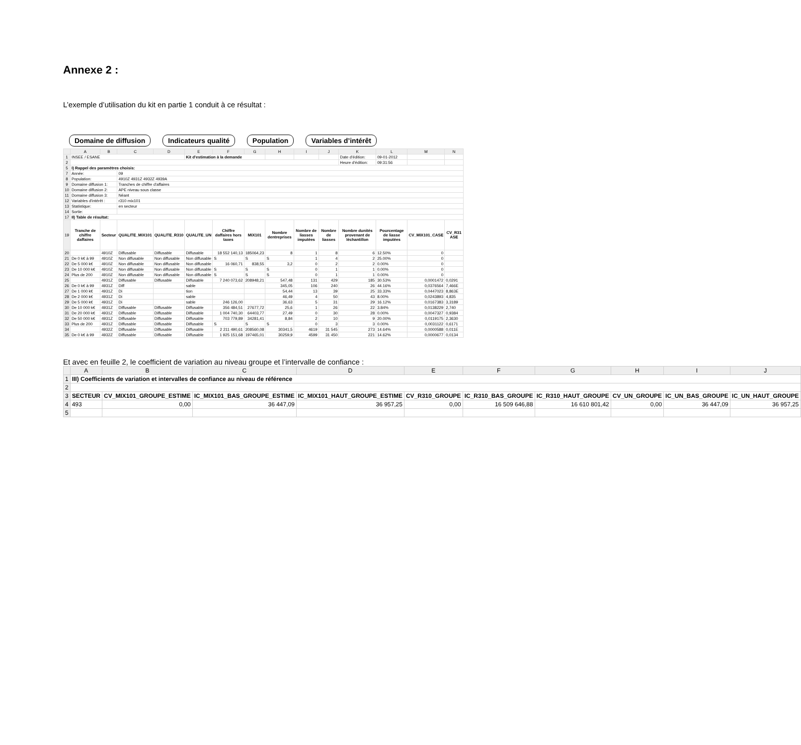Annexe 2 :
L’exemple d’utilisation du kit en partie 1 conduit à ce résultat :
Domaine de diffusion Indicateurs qualité Population Variables d’intérêt
| | A | B | C | D | E | F | G | H | I | J | K | L | M | N |
| --- | --- | --- | --- | --- | --- | --- | --- | --- | --- | --- | --- | --- | --- | --- |
| 1 | INSEE / ESANE | | | | Kit d'estimation à la demande | | | | | | Date d'édition: | 09-01-2012 | | |
| 2 | | | | | | | | | | | Heure d'édition: | 09:31:56 | | |
| 5 | I) Rappel des paramètres choisis: | | | | | | | | | | | | | |
| 7 | Année: | | 09 | | | | | | | | | | | |
| 8 | Population: | | 4910Z 4931Z 4932Z 4939A | | | | | | | | | | | |
| 9 | Domaine diffusion 1: | | Tranches de chiffre d'affaires | | | | | | | | | | | |
| 10 | Domaine diffusion 2: | | APE niveau sous classe | | | | | | | | | | | |
| 11 | Domaine diffusion 3: | | Néant | | | | | | | | | | | |
| 12 | Variables d'intérêt : | | r310 mix101 | | | | | | | | | | | |
| 13 | Statistique: | | en secteur | | | | | | | | | | | |
| 14 | Sortie: | | | | | | | | | | | | | |
| 17 | II) Table de résultat: | | | | | | | | | | | | | |
| 19 | Tranche de chiffre daffaires | Secteur | QUALITE_MIX101 | QUALITE_R310 | QUALITE_UN | Chiffre daffaires hors taxes | MIX101 | Nombre dentreprises | Nombre de liasses imputées | Nombre de liasses | Nombre dunités provenant de léchantillon | Pourcentage de liasse imputées | CV_MIX101_CASE | CV_R31 ASE |
| 20 | | 4910Z | Diffusable | Diffusable | Diffusable | 18 552 140,13 | 185064,23 | 8 | 1 | 8 | 6 | 12.50% | 0 | |
| 21 | De 0 k€ à 99 | 4910Z | Non diffusable | Non diffusable | Non diffusable | S | S | S | 1 | 4 | 2 | 25.00% | 0 | |
| 22 | De 5 000 k€ | 4910Z | Non diffusable | Non diffusable | Non diffusable | 16 060,71 | 838,55 | 3,2 | 0 | 2 | 2 | 0.00% | 0 | |
| 23 | De 10 000 k€ | 4910Z | Non diffusable | Non diffusable | Non diffusable | S | S | S | 0 | 1 | 1 | 0.00% | 0 | |
| 24 | Plus de 200 | 4910Z | Non diffusable | Non diffusable | Non diffusable | S | S | S | 0 | 1 | 1 | 0.00% | 0 | |
| 25 | | 4931Z | Diffusable | Diffusable | Diffusable | 7 240 073,62 | 208948,21 | 547,48 | 131 | 429 | 185 | 30.53% | 0,0001472 | 0,0291 |
| 26 | De 0 k€ à 99 | 4931Z | Diff | | sable | | | 345,05 | 106 | 240 | 26 | 44.16% | 0,0376564 | 7,466E |
| 27 | De 1 000 k€ | 4931Z | Di | | tion | | | 54,44 | 13 | 39 | 25 | 33.33% | 0,0447023 | 8,863E |
| 28 | De 2 000 k€ | 4931Z | Di | | sable | | | 46,49 | 4 | 50 | 43 | 8.00% | 0,0243893 | 4,835 |
| 29 | De 5 000 k€ | 4931Z | Di | | sable | 246 126,00 | | 36,63 | 5 | 31 | 29 | 16.12% | 0,0167383 | 3,3189 |
| 30 | De 10 000 k€ | 4931Z | Diffusable | Diffusable | Diffusable | 356 484,51 | 27677,72 | 25,6 | 1 | 26 | 22 | 3.84% | 0,0138229 | 2,740 |
| 31 | De 20 000 k€ | 4931Z | Diffusable | Diffusable | Diffusable | 1 004 740,30 | 64403,77 | 27,49 | 0 | 30 | 28 | 0.00% | 0,0047327 | 0,9384 |
| 32 | De 50 000 k€ | 4931Z | Diffusable | Diffusable | Diffusable | 703 779,89 | 34281,41 | 8,84 | 2 | 10 | 9 | 20.00% | 0,0119175 | 2,3630 |
| 33 | Plus de 200 | 4931Z | Diffusable | Diffusable | Diffusable | S | S | S | 0 | 3 | 3 | 0.00% | 0,0031122 | 0,6171 |
| 34 | | 4932Z | Diffusable | Diffusable | Diffusable | 2 211 490,61 | 208560,08 | 30341,5 | 4619 | 31 545 | 273 | 14.64% | 0,0000588 | 0,011E |
| 35 | De 0 k€ à 99 | 4932Z | Diffusable | Diffusable | Diffusable | 1 925 151,68 | 197465,01 | 30259,9 | 4599 | 31 450 | 221 | 14.62% | 0,0000677 | 0,0134 |
Et avec en feuille 2, le coefficient de variation au niveau groupe et l’intervalle de confiance :
| | A | B | C | D | E | F | G | H | I | J |
| --- | --- | --- | --- | --- | --- | --- | --- | --- | --- | --- |
| 1 | III) Coefficients de variation et intervalles de confiance au niveau de référence | | | | | | | | | |
| 2 | | | | | | | | | | |
| 3 | SECTEUR | CV_MIX101_GROUPE_ESTIME | IC_MIX101_BAS_GROUPE_ESTIME | IC_MIX101_HAUT_GROUPE_ESTIME | CV_R310_GROUPE | IC_R310_BAS_GROUPE | IC_R310_HAUT_GROUPE | CV_UN_GROUPE | IC_UN_BAS_GROUPE | IC_UN_HAUT_GROUPE |
| 4 | 493 | 0,00 | 36 447,09 | 36 957,25 | 0,00 | 16 509 646,88 | 16 610 801,42 | 0,00 | 36 447,09 | 36 957,25 |
| 5 | | | | | | | | | | |